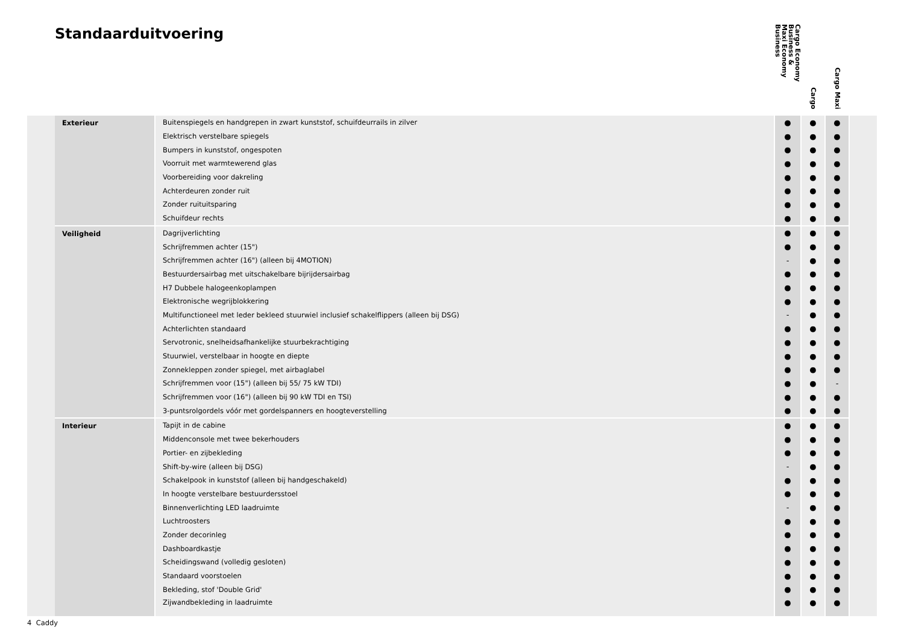Standaarduitvoering
| | | | Cargo Economy Business & Maxi Economy Business | Cargo | Cargo Maxi | |
| --- | --- | --- | --- | --- | --- | --- |
| | Exterieur | Buitenspiegels en handgrepen in zwart kunststof, schuifdeurrails in zilver | ● | ● | ● | |
| | | Elektrisch verstelbare spiegels | ● | ● | ● | |
| | | Bumpers in kunststof, ongespoten | ● | ● | ● | |
| | | Voorruit met warmtewerend glas | ● | ● | ● | |
| | | Voorbereiding voor dakreling | ● | ● | ● | |
| | | Achterdeuren zonder ruit | ● | ● | ● | |
| | | Zonder ruituitsparing | ● | ● | ● | |
| | | Schuifdeur rechts | ● | ● | ● | |
| | Veiligheid | Dagrijverlichting | ● | ● | ● | |
| | | Schrijfremmen achter (15") | ● | ● | ● | |
| | | Schrijfremmen achter (16") (alleen bij 4MOTION) | - | ● | ● | |
| | | Bestuurdersairbag met uitschakelbare bijrijdersairbag | ● | ● | ● | |
| | | H7 Dubbele halogeenkoplampen | ● | ● | ● | |
| | | Elektronische wegrijblokkering | ● | ● | ● | |
| | | Multifunctioneel met leder bekleed stuurwiel inclusief schakelflippers (alleen bij DSG) | - | ● | ● | |
| | | Achterlichten standaard | ● | ● | ● | |
| | | Servotronic, snelheidsafhankelijke stuurbekrachtiging | ● | ● | ● | |
| | | Stuurwiel, verstelbaar in hoogte en diepte | ● | ● | ● | |
| | | Zonnekleppen zonder spiegel, met airbaglabel | ● | ● | ● | |
| | | Schrijfremmen voor (15") (alleen bij 55/ 75 kW TDI) | ● | ● | - | |
| | | Schrijfremmen voor (16") (alleen bij 90 kW TDI en TSI) | ● | ● | ● | |
| | | 3-puntsrolgordels vóór met gordelspanners en hoogteverstelling | ● | ● | ● | |
| | Interieur | Tapijt in de cabine | ● | ● | ● | |
| | | Middenconsole met twee bekerhouders | ● | ● | ● | |
| | | Portier- en zijbekleding | ● | ● | ● | |
| | | Shift-by-wire (alleen bij DSG) | - | ● | ● | |
| | | Schakelpook in kunststof (alleen bij handgeschakeld) | ● | ● | ● | |
| | | In hoogte verstelbare bestuurdersstoel | ● | ● | ● | |
| | | Binnenverlichting LED laadruimte | - | ● | ● | |
| | | Luchtroosters | ● | ● | ● | |
| | | Zonder decorinleg | ● | ● | ● | |
| | | Dashboardkastje | ● | ● | ● | |
| | | Scheidingswand (volledig gesloten) | ● | ● | ● | |
| | | Standaard voorstoelen | ● | ● | ● | |
| | | Bekleding, stof 'Double Grid' | ● | ● | ● | |
| | | Zijwandbekleding in laadruimte | ● | ● | ● | |
4 Caddy